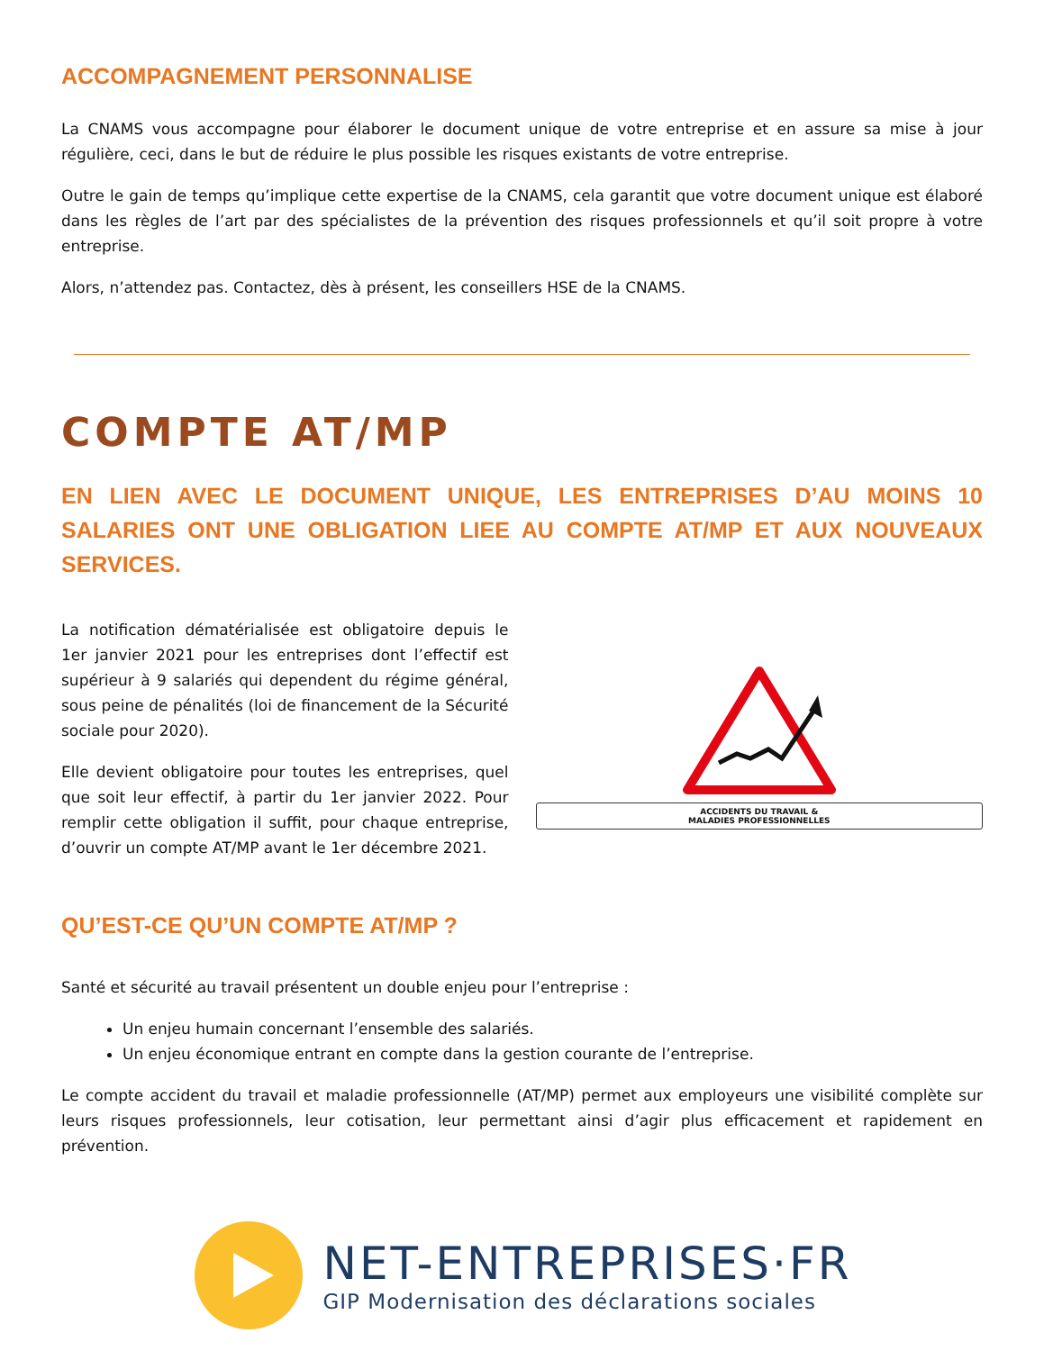ACCOMPAGNEMENT PERSONNALISE
La CNAMS vous accompagne pour élaborer le document unique de votre entreprise et en assure sa mise à jour régulière, ceci, dans le but de réduire le plus possible les risques existants de votre entreprise.
Outre le gain de temps qu’implique cette expertise de la CNAMS, cela garantit que votre document unique est élaboré dans les règles de l’art par des spécialistes de la prévention des risques professionnels et qu’il soit propre à votre entreprise.
Alors, n’attendez pas. Contactez, dès à présent, les conseillers HSE de la CNAMS.
COMPTE AT/MP
EN LIEN AVEC LE DOCUMENT UNIQUE, LES ENTREPRISES D’AU MOINS 10 SALARIES ONT UNE OBLIGATION LIEE AU COMPTE AT/MP ET AUX NOUVEAUX SERVICES.
La notification dématérialisée est obligatoire depuis le 1er janvier 2021 pour les entreprises dont l’effectif est supérieur à 9 salariés qui dependent du régime général, sous peine de pénalités (loi de financement de la Sécurité sociale pour 2020).
Elle devient obligatoire pour toutes les entreprises, quel que soit leur effectif, à partir du 1er janvier 2022. Pour remplir cette obligation il suffit, pour chaque entreprise, d’ouvrir un compte AT/MP avant le 1er décembre 2021.
ACCIDENTS DU TRAVAIL &
MALADIES PROFESSIONNELLES
QU’EST-CE QU’UN COMPTE AT/MP ?
Santé et sécurité au travail présentent un double enjeu pour l’entreprise :
Un enjeu humain concernant l’ensemble des salariés.
Un enjeu économique entrant en compte dans la gestion courante de l’entreprise.
Le compte accident du travail et maladie professionnelle (AT/MP) permet aux employeurs une visibilité complète sur leurs risques professionnels, leur cotisation, leur permettant ainsi d’agir plus efficacement et rapidement en prévention.
NET-ENTREPRISES·FR
GIP Modernisation des déclarations sociales